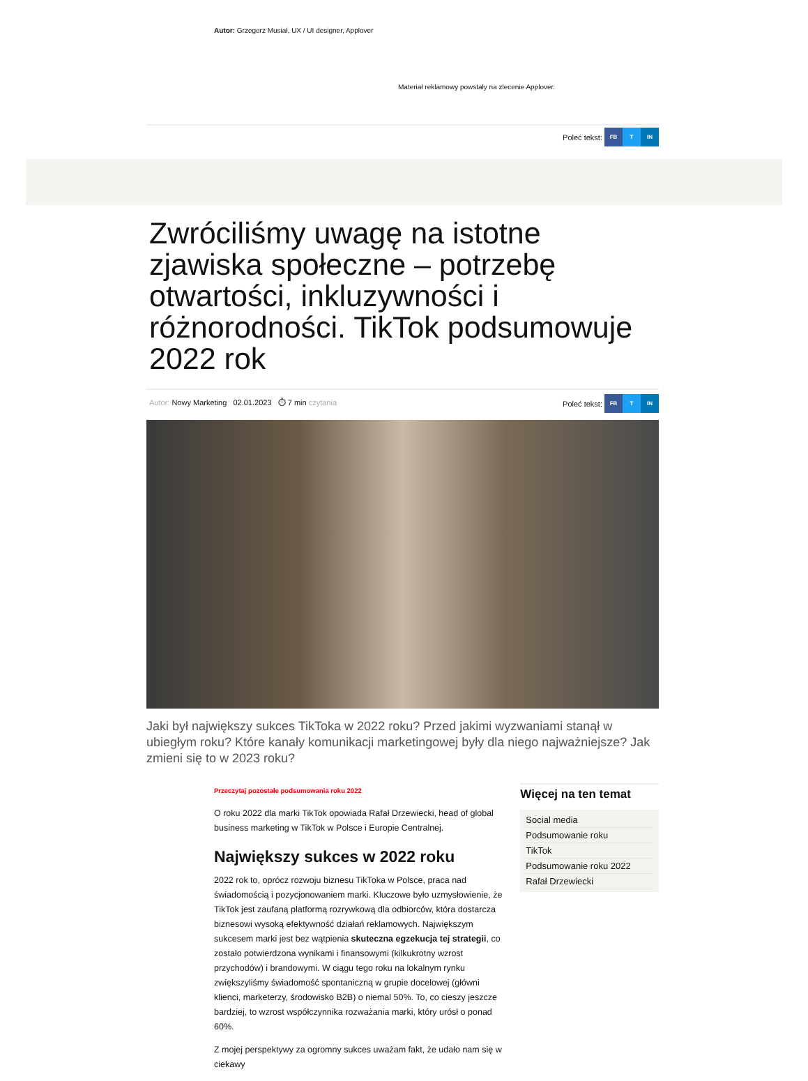Autor: Grzegorz Musiał, UX / UI designer, Applover
Materiał reklamowy powstały na zlecenie Applover.
Poleć tekst: FB T IN
Zwróciliśmy uwagę na istotne zjawiska społeczne – potrzebę otwartości, inkluzywności i różnorodności. TikTok podsumowuje 2022 rok
Autor: Nowy Marketing 02.01.2023 ⏱ 7 min czytania
Poleć tekst: FB T IN
Jaki był największy sukces TikToka w 2022 roku? Przed jakimi wyzwaniami stanął w ubiegłym roku? Które kanały komunikacji marketingowej były dla niego najważniejsze? Jak zmieni się to w 2023 roku?
Przeczytaj pozostałe podsumowania roku 2022
O roku 2022 dla marki TikTok opowiada Rafał Drzewiecki, head of global business marketing w TikTok w Polsce i Europie Centralnej.
Największy sukces w 2022 roku
2022 rok to, oprócz rozwoju biznesu TikToka w Polsce, praca nad świadomością i pozycjonowaniem marki. Kluczowe było uzmysłowienie, że TikTok jest zaufaną platformą rozrywkową dla odbiorców, która dostarcza biznesowi wysoką efektywność działań reklamowych. Największym sukcesem marki jest bez wątpienia skuteczna egzekucja tej strategii, co zostało potwierdzona wynikami i finansowymi (kilkukrotny wzrost przychodów) i brandowymi. W ciągu tego roku na lokalnym rynku zwiększyliśmy świadomość spontaniczną w grupie docelowej (główni klienci, marketerzy, środowisko B2B) o niemal 50%. To, co cieszy jeszcze bardziej, to wzrost współczynnika rozważania marki, który urósł o ponad 60%.
Z mojej perspektywy za ogromny sukces uważam fakt, że udało nam się w ciekawy
Więcej na ten temat
Social media
Podsumowanie roku
TikTok
Podsumowanie roku 2022
Rafał Drzewiecki